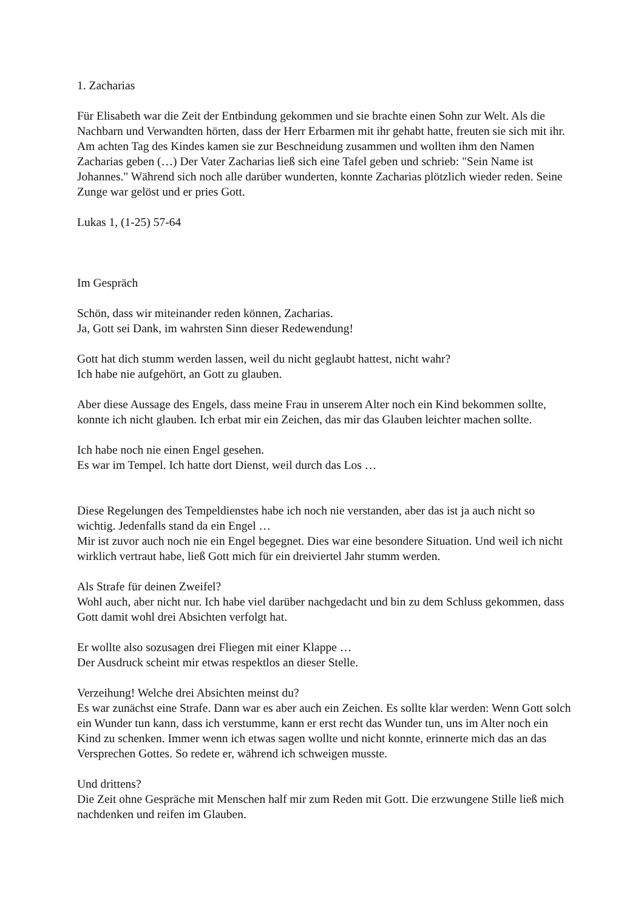1. Zacharias
Für Elisabeth war die Zeit der Entbindung gekommen und sie brachte einen Sohn zur Welt. Als die Nachbarn und Verwandten hörten, dass der Herr Erbarmen mit ihr gehabt hatte, freuten sie sich mit ihr. Am achten Tag des Kindes kamen sie zur Beschneidung zusammen und wollten ihm den Namen Zacharias geben (…) Der Vater Zacharias ließ sich eine Tafel geben und schrieb: "Sein Name ist Johannes." Während sich noch alle darüber wunderten, konnte Zacharias plötzlich wieder reden. Seine Zunge war gelöst und er pries Gott.
Lukas 1, (1-25) 57-64
Im Gespräch
Schön, dass wir miteinander reden können, Zacharias.
Ja, Gott sei Dank, im wahrsten Sinn dieser Redewendung!
Gott hat dich stumm werden lassen, weil du nicht geglaubt hattest, nicht wahr?
Ich habe nie aufgehört, an Gott zu glauben.
Aber diese Aussage des Engels, dass meine Frau in unserem Alter noch ein Kind bekommen sollte, konnte ich nicht glauben. Ich erbat mir ein Zeichen, das mir das Glauben leichter machen sollte.
Ich habe noch nie einen Engel gesehen.
Es war im Tempel. Ich hatte dort Dienst, weil durch das Los …
Diese Regelungen des Tempeldienstes habe ich noch nie verstanden, aber das ist ja auch nicht so wichtig. Jedenfalls stand da ein Engel …
Mir ist zuvor auch noch nie ein Engel begegnet. Dies war eine besondere Situation. Und weil ich nicht wirklich vertraut habe, ließ Gott mich für ein dreiviertel Jahr stumm werden.
Als Strafe für deinen Zweifel?
Wohl auch, aber nicht nur. Ich habe viel darüber nachgedacht und bin zu dem Schluss gekommen, dass Gott damit wohl drei Absichten verfolgt hat.
Er wollte also sozusagen drei Fliegen mit einer Klappe …
Der Ausdruck scheint mir etwas respektlos an dieser Stelle.
Verzeihung! Welche drei Absichten meinst du?
Es war zunächst eine Strafe. Dann war es aber auch ein Zeichen. Es sollte klar werden: Wenn Gott solch ein Wunder tun kann, dass ich verstumme, kann er erst recht das Wunder tun, uns im Alter noch ein Kind zu schenken. Immer wenn ich etwas sagen wollte und nicht konnte, erinnerte mich das an das Versprechen Gottes. So redete er, während ich schweigen musste.
Und drittens?
Die Zeit ohne Gespräche mit Menschen half mir zum Reden mit Gott. Die erzwungene Stille ließ mich nachdenken und reifen im Glauben.